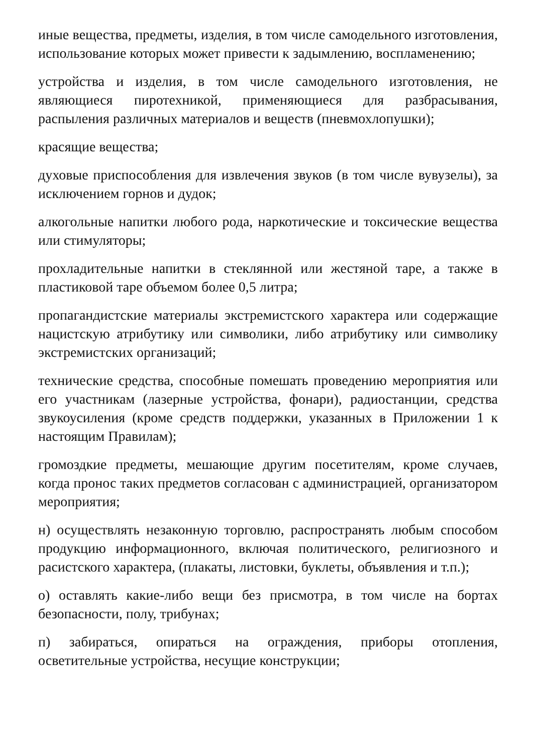иные вещества, предметы, изделия, в том числе самодельного изготовления, использование которых может привести к задымлению, воспламенению;
устройства и изделия, в том числе самодельного изготовления, не являющиеся пиротехникой, применяющиеся для разбрасывания, распыления различных материалов и веществ (пневмохлопушки);
красящие вещества;
духовые приспособления для извлечения звуков (в том числе вувузелы), за исключением горнов и дудок;
алкогольные напитки любого рода, наркотические и токсические вещества или стимуляторы;
прохладительные напитки в стеклянной или жестяной таре, а также в пластиковой таре объемом более 0,5 литра;
пропагандистские материалы экстремистского характера или содержащие нацистскую атрибутику или символики, либо атрибутику или символику экстремистских организаций;
технические средства, способные помешать проведению мероприятия или его участникам (лазерные устройства, фонари), радиостанции, средства звукоусиления (кроме средств поддержки, указанных в Приложении 1 к настоящим Правилам);
громоздкие предметы, мешающие другим посетителям, кроме случаев, когда пронос таких предметов согласован с администрацией, организатором мероприятия;
н) осуществлять незаконную торговлю, распространять любым способом продукцию информационного, включая политического, религиозного и расистского характера, (плакаты, листовки, буклеты, объявления и т.п.);
о) оставлять какие-либо вещи без присмотра, в том числе на бортах безопасности, полу, трибунах;
п) забираться, опираться на ограждения, приборы отопления, осветительные устройства, несущие конструкции;